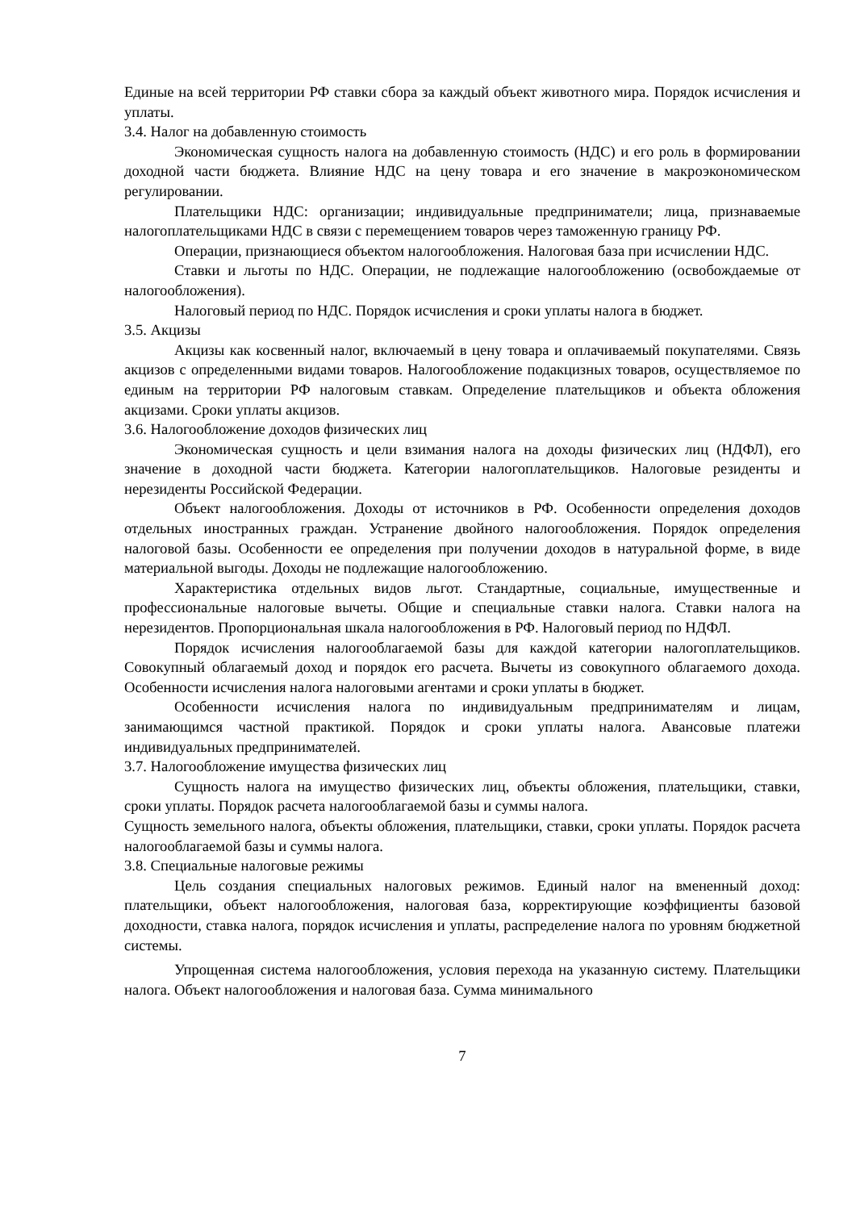Единые на всей территории РФ ставки сбора за каждый объект животного мира. Порядок исчисления и уплаты.
3.4. Налог на добавленную стоимость
Экономическая сущность налога на добавленную стоимость (НДС) и его роль в формировании доходной части бюджета. Влияние НДС на цену товара и его значение в макроэкономическом регулировании.
Плательщики НДС: организации; индивидуальные предприниматели; лица, признаваемые налогоплательщиками НДС в связи с перемещением товаров через таможенную границу РФ.
Операции, признающиеся объектом налогообложения. Налоговая база при исчислении НДС.
Ставки и льготы по НДС. Операции, не подлежащие налогообложению (освобождаемые от налогообложения).
Налоговый период по НДС. Порядок исчисления и сроки уплаты налога в бюджет.
3.5. Акцизы
Акцизы как косвенный налог, включаемый в цену товара и оплачиваемый покупателями. Связь акцизов с определенными видами товаров. Налогообложение подакцизных товаров, осуществляемое по единым на территории РФ налоговым ставкам. Определение плательщиков и объекта обложения акцизами. Сроки уплаты акцизов.
3.6. Налогообложение доходов физических лиц
Экономическая сущность и цели взимания налога на доходы физических лиц (НДФЛ), его значение в доходной части бюджета. Категории налогоплательщиков. Налоговые резиденты и нерезиденты Российской Федерации.
Объект налогообложения. Доходы от источников в РФ. Особенности определения доходов отдельных иностранных граждан. Устранение двойного налогообложения. Порядок определения налоговой базы. Особенности ее определения при получении доходов в натуральной форме, в виде материальной выгоды. Доходы не подлежащие налогообложению.
Характеристика отдельных видов льгот. Стандартные, социальные, имущественные и профессиональные налоговые вычеты. Общие и специальные ставки налога. Ставки налога на нерезидентов. Пропорциональная шкала налогообложения в РФ. Налоговый период по НДФЛ.
Порядок исчисления налогооблагаемой базы для каждой категории налогоплательщиков. Совокупный облагаемый доход и порядок его расчета. Вычеты из совокупного облагаемого дохода. Особенности исчисления налога налоговыми агентами и сроки уплаты в бюджет.
Особенности исчисления налога по индивидуальным предпринимателям и лицам, занимающимся частной практикой. Порядок и сроки уплаты налога. Авансовые платежи индивидуальных предпринимателей.
3.7. Налогообложение имущества физических лиц
Сущность налога на имущество физических лиц, объекты обложения, плательщики, ставки, сроки уплаты. Порядок расчета налогооблагаемой базы и суммы налога.
Сущность земельного налога, объекты обложения, плательщики, ставки, сроки уплаты. Порядок расчета налогооблагаемой базы и суммы налога.
3.8. Специальные налоговые режимы
Цель создания специальных налоговых режимов. Единый налог на вмененный доход: плательщики, объект налогообложения, налоговая база, корректирующие коэффициенты базовой доходности, ставка налога, порядок исчисления и уплаты, распределение налога по уровням бюджетной системы.
Упрощенная система налогообложения, условия перехода на указанную систему. Плательщики налога. Объект налогообложения и налоговая база. Сумма минимального
7